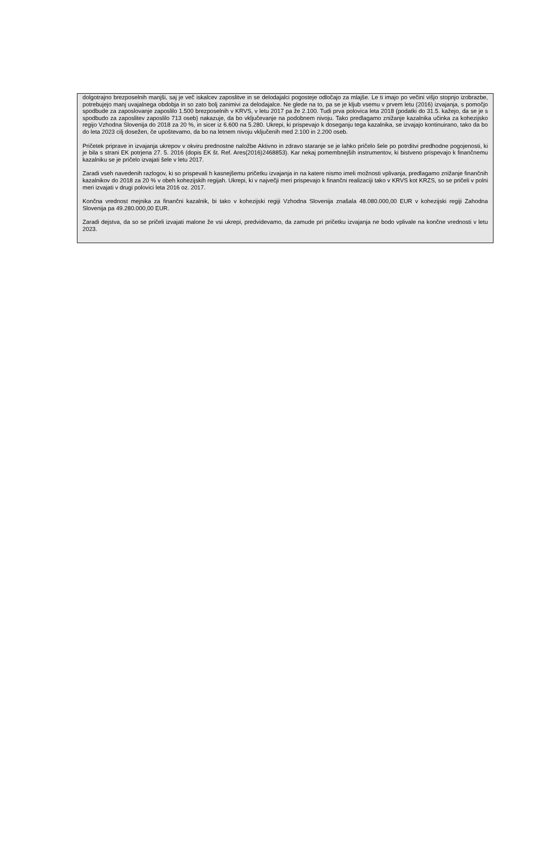dolgotrajno brezposelnih manjši, saj je več iskalcev zaposlitve in se delodajalci pogosteje odločajo za mlajše. Le ti imajo po večini višjo stopnjo izobrazbe, potrebujejo manj uvajalnega obdobja in so zato bolj zanimivi za delodajalce. Ne glede na to, pa se je kljub vsemu v prvem letu (2016) izvajanja, s pomočjo spodbude za zaposlovanje zaposlilo 1.500 brezposelnih v KRVS, v letu 2017 pa že 2.100. Tudi prva polovica leta 2018 (podatki do 31.5. kažejo, da se je s spodbudo za zaposlitev zaposlilo 713 oseb) nakazuje, da bo vključevanje na podobnem nivoju. Tako predlagamo znižanje kazalnika učinka za kohezijsko regijo Vzhodna Slovenija do 2018 za 20 %, in sicer iz 6.600 na 5.280. Ukrepi, ki prispevajo k doseganju tega kazalnika, se izvajajo kontinuirano, tako da bo do leta 2023 cilj dosežen, če upoštevamo, da bo na letnem nivoju vključenih med 2.100 in 2.200 oseb.
Pričetek priprave in izvajanja ukrepov v okviru prednostne naložbe Aktivno in zdravo staranje se je lahko pričelo šele po potrditvi predhodne pogojenosti, ki je bila s strani EK potrjena 27. 5. 2016 (dopis EK št. Ref. Ares(2016)2468853). Kar nekaj pomembnejših instrumentov, ki bistveno prispevajo k finančnemu kazalniku se je pričelo izvajati šele v letu 2017.
Zaradi vseh navedenih razlogov, ki so prispevali h kasnejšemu pričetku izvajanja in na katere nismo imeli možnosti vplivanja, predlagamo znižanje finančnih kazalnikov do 2018 za 20 % v obeh kohezijskih regijah. Ukrepi, ki v največji meri prispevajo k finančni realizaciji tako v KRVS kot KRZS, so se pričeli v polni meri izvajati v drugi polovici leta 2016 oz. 2017.
Končna vrednost mejnika za finančni kazalnik, bi tako v kohezijski regiji Vzhodna Slovenija znašala 48.080.000,00 EUR v kohezijski regiji Zahodna Slovenija pa 49.280.000,00 EUR.
Zaradi dejstva, da so se pričeli izvajati malone že vsi ukrepi, predvidevamo, da zamude pri pričetku izvajanja ne bodo vplivale na končne vrednosti v letu 2023.